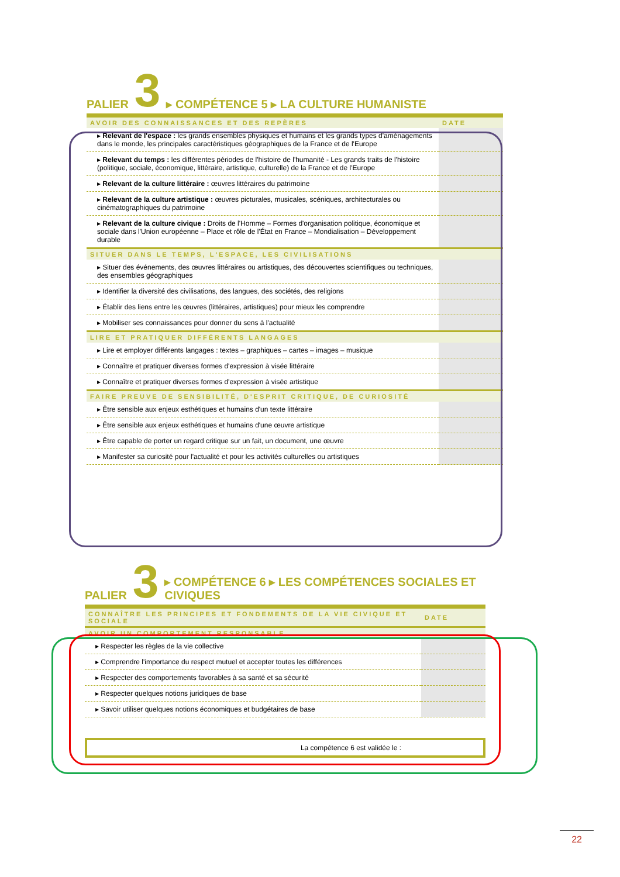PALIER 3 ▸ COMPÉTENCE 5 ▸ LA CULTURE HUMANISTE
| AVOIR DES CONNAISSANCES ET DES REPÈRES | DATE |
| --- | --- |
| ▸ Relevant de l'espace : les grands ensembles physiques et humains et les grands types d'aménagements dans le monde, les principales caractéristiques géographiques de la France et de l'Europe | |
| ▸ Relevant du temps : les différentes périodes de l'histoire de l'humanité - Les grands traits de l'histoire (politique, sociale, économique, littéraire, artistique, culturelle) de la France et de l'Europe | |
| ▸ Relevant de la culture littéraire : œuvres littéraires du patrimoine | |
| ▸ Relevant de la culture artistique : œuvres picturales, musicales, scéniques, architecturales ou cinématographiques du patrimoine | |
| ▸ Relevant de la culture civique : Droits de l'Homme – Formes d'organisation politique, économique et sociale dans l'Union européenne – Place et rôle de l'État en France – Mondialisation – Développement durable | |
| SITUER DANS LE TEMPS, L'ESPACE, LES CIVILISATIONS | |
| ▸ Situer des événements, des œuvres littéraires ou artistiques, des découvertes scientifiques ou techniques, des ensembles géographiques | |
| ▸ Identifier la diversité des civilisations, des langues, des sociétés, des religions | |
| ▸ Établir des liens entre les œuvres (littéraires, artistiques) pour mieux les comprendre | |
| ▸ Mobiliser ses connaissances pour donner du sens à l'actualité | |
| LIRE ET PRATIQUER DIFFÉRENTS LANGAGES | |
| ▸ Lire et employer différents langages : textes – graphiques – cartes – images – musique | |
| ▸ Connaître et pratiquer diverses formes d'expression à visée littéraire | |
| ▸ Connaître et pratiquer diverses formes d'expression à visée artistique | |
| FAIRE PREUVE DE SENSIBILITÉ, D'ESPRIT CRITIQUE, DE CURIOSITÉ | |
| ▸ Être sensible aux enjeux esthétiques et humains d'un texte littéraire | |
| ▸ Être sensible aux enjeux esthétiques et humains d'une œuvre artistique | |
| ▸ Être capable de porter un regard critique sur un fait, un document, une œuvre | |
| ▸ Manifester sa curiosité pour l'actualité et pour les activités culturelles ou artistiques | |
PALIER 3 ▸ COMPÉTENCE 6 ▸ LES COMPÉTENCES SOCIALES ET CIVIQUES
| CONNAÎTRE LES PRINCIPES ET FONDEMENTS DE LA VIE CIVIQUE ET SOCIALE | DATE |
| --- | --- |
| AVOIR UN COMPORTEMENT RESPONSABLE | |
| ▸ Respecter les règles de la vie collective | |
| ▸ Comprendre l'importance du respect mutuel et accepter toutes les différences | |
| ▸ Respecter des comportements favorables à sa santé et sa sécurité | |
| ▸ Respecter quelques notions juridiques de base | |
| ▸ Savoir utiliser quelques notions économiques et budgétaires de base | |
La compétence 6 est validée le :
22